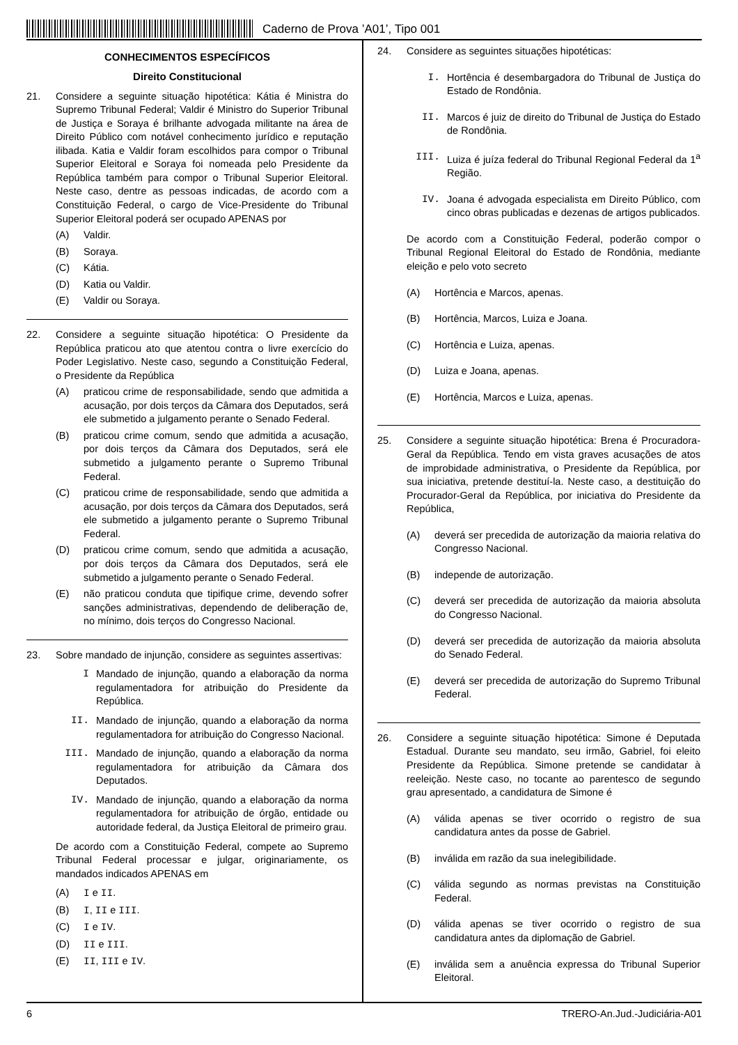Caderno de Prova ’A01’, Tipo 001
CONHECIMENTOS ESPECÍFICOS
Direito Constitucional
21. Considere a seguinte situação hipotética: Kátia é Ministra do Supremo Tribunal Federal; Valdir é Ministro do Superior Tribunal de Justiça e Soraya é brilhante advogada militante na área de Direito Público com notável conhecimento jurídico e reputação ilibada. Katia e Valdir foram escolhidos para compor o Tribunal Superior Eleitoral e Soraya foi nomeada pelo Presidente da República também para compor o Tribunal Superior Eleitoral. Neste caso, dentre as pessoas indicadas, de acordo com a Constituição Federal, o cargo de Vice-Presidente do Tribunal Superior Eleitoral poderá ser ocupado APENAS por
(A) Valdir.
(B) Soraya.
(C) Kátia.
(D) Katia ou Valdir.
(E) Valdir ou Soraya.
22. Considere a seguinte situação hipotética: O Presidente da República praticou ato que atentou contra o livre exercício do Poder Legislativo. Neste caso, segundo a Constituição Federal, o Presidente da República
(A) praticou crime de responsabilidade, sendo que admitida a acusação, por dois terços da Câmara dos Deputados, será ele submetido a julgamento perante o Senado Federal.
(B) praticou crime comum, sendo que admitida a acusação, por dois terços da Câmara dos Deputados, será ele submetido a julgamento perante o Supremo Tribunal Federal.
(C) praticou crime de responsabilidade, sendo que admitida a acusação, por dois terços da Câmara dos Deputados, será ele submetido a julgamento perante o Supremo Tribunal Federal.
(D) praticou crime comum, sendo que admitida a acusação, por dois terços da Câmara dos Deputados, será ele submetido a julgamento perante o Senado Federal.
(E) não praticou conduta que tipifique crime, devendo sofrer sanções administrativas, dependendo de deliberação de, no mínimo, dois terços do Congresso Nacional.
23. Sobre mandado de injunção, considere as seguintes assertivas:
I Mandado de injunção, quando a elaboração da norma regulamentadora for atribuição do Presidente da República.
II. Mandado de injunção, quando a elaboração da norma regulamentadora for atribuição do Congresso Nacional.
III. Mandado de injunção, quando a elaboração da norma regulamentadora for atribuição da Câmara dos Deputados.
IV. Mandado de injunção, quando a elaboração da norma regulamentadora for atribuição de órgão, entidade ou autoridade federal, da Justiça Eleitoral de primeiro grau.
De acordo com a Constituição Federal, compete ao Supremo Tribunal Federal processar e julgar, originariamente, os mandados indicados APENAS em
(A) I e II.
(B) I, II e III.
(C) I e IV.
(D) II e III.
(E) II, III e IV.
24. Considere as seguintes situações hipotéticas:
I. Hortência é desembargadora do Tribunal de Justiça do Estado de Rondônia.
II. Marcos é juiz de direito do Tribunal de Justiça do Estado de Rondônia.
III. Luiza é juíza federal do Tribunal Regional Federal da 1<sup>a</sup> Região.
IV. Joana é advogada especialista em Direito Público, com cinco obras publicadas e dezenas de artigos publicados.
De acordo com a Constituição Federal, poderão compor o Tribunal Regional Eleitoral do Estado de Rondônia, mediante eleição e pelo voto secreto
(A) Hortência e Marcos, apenas.
(B) Hortência, Marcos, Luiza e Joana.
(C) Hortência e Luiza, apenas.
(D) Luiza e Joana, apenas.
(E) Hortência, Marcos e Luiza, apenas.
25. Considere a seguinte situação hipotética: Brena é Procuradora-Geral da República. Tendo em vista graves acusações de atos de improbidade administrativa, o Presidente da República, por sua iniciativa, pretende destituí-la. Neste caso, a destituição do Procurador-Geral da República, por iniciativa do Presidente da República,
(A) deverá ser precedida de autorização da maioria relativa do Congresso Nacional.
(B) independe de autorização.
(C) deverá ser precedida de autorização da maioria absoluta do Congresso Nacional.
(D) deverá ser precedida de autorização da maioria absoluta do Senado Federal.
(E) deverá ser precedida de autorização do Supremo Tribunal Federal.
26. Considere a seguinte situação hipotética: Simone é Deputada Estadual. Durante seu mandato, seu irmão, Gabriel, foi eleito Presidente da República. Simone pretende se candidatar à reeleição. Neste caso, no tocante ao parentesco de segundo grau apresentado, a candidatura de Simone é
(A) válida apenas se tiver ocorrido o registro de sua candidatura antes da posse de Gabriel.
(B) inválida em razão da sua inelegibilidade.
(C) válida segundo as normas previstas na Constituição Federal.
(D) válida apenas se tiver ocorrido o registro de sua candidatura antes da diplomação de Gabriel.
(E) inválida sem a anuência expressa do Tribunal Superior Eleitoral.
6 TRERO-An.Jud.-Judiciária-A01